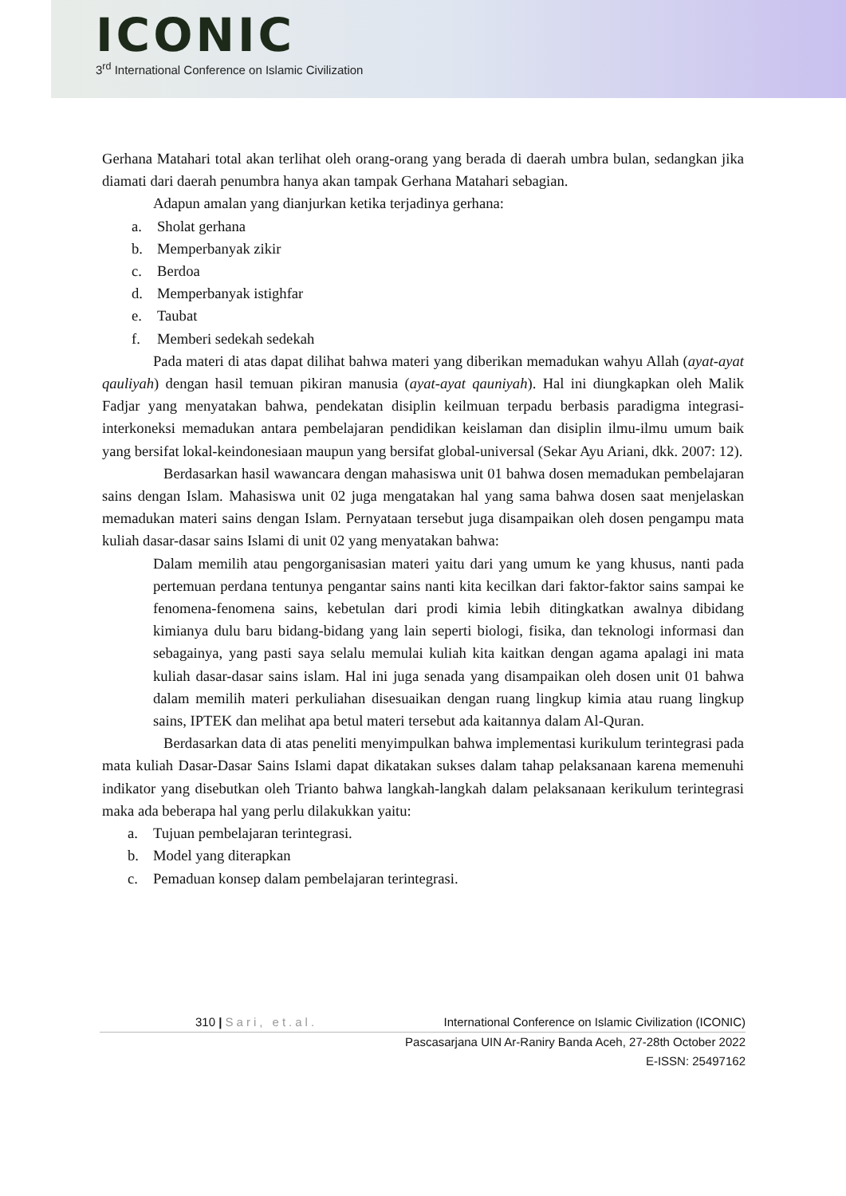ICONIC
3<sup>rd</sup> International Conference on Islamic Civilization
Gerhana Matahari total akan terlihat oleh orang-orang yang berada di daerah umbra bulan, sedangkan jika diamati dari daerah penumbra hanya akan tampak Gerhana Matahari sebagian.
Adapun amalan yang dianjurkan ketika terjadinya gerhana:
a. Sholat gerhana
b. Memperbanyak zikir
c. Berdoa
d. Memperbanyak istighfar
e. Taubat
f. Memberi sedekah sedekah
Pada materi di atas dapat dilihat bahwa materi yang diberikan memadukan wahyu Allah (ayat-ayat qauliyah) dengan hasil temuan pikiran manusia (ayat-ayat qauniyah). Hal ini diungkapkan oleh Malik Fadjar yang menyatakan bahwa, pendekatan disiplin keilmuan terpadu berbasis paradigma integrasi-interkoneksi memadukan antara pembelajaran pendidikan keislaman dan disiplin ilmu-ilmu umum baik yang bersifat lokal-keindonesiaan maupun yang bersifat global-universal (Sekar Ayu Ariani, dkk. 2007: 12).
Berdasarkan hasil wawancara dengan mahasiswa unit 01 bahwa dosen memadukan pembelajaran sains dengan Islam. Mahasiswa unit 02 juga mengatakan hal yang sama bahwa dosen saat menjelaskan memadukan materi sains dengan Islam. Pernyataan tersebut juga disampaikan oleh dosen pengampu mata kuliah dasar-dasar sains Islami di unit 02 yang menyatakan bahwa:
Dalam memilih atau pengorganisasian materi yaitu dari yang umum ke yang khusus, nanti pada pertemuan perdana tentunya pengantar sains nanti kita kecilkan dari faktor-faktor sains sampai ke fenomena-fenomena sains, kebetulan dari prodi kimia lebih ditingkatkan awalnya dibidang kimianya dulu baru bidang-bidang yang lain seperti biologi, fisika, dan teknologi informasi dan sebagainya, yang pasti saya selalu memulai kuliah kita kaitkan dengan agama apalagi ini mata kuliah dasar-dasar sains islam. Hal ini juga senada yang disampaikan oleh dosen unit 01 bahwa dalam memilih materi perkuliahan disesuaikan dengan ruang lingkup kimia atau ruang lingkup sains, IPTEK dan melihat apa betul materi tersebut ada kaitannya dalam Al-Quran.
Berdasarkan data di atas peneliti menyimpulkan bahwa implementasi kurikulum terintegrasi pada mata kuliah Dasar-Dasar Sains Islami dapat dikatakan sukses dalam tahap pelaksanaan karena memenuhi indikator yang disebutkan oleh Trianto bahwa langkah-langkah dalam pelaksanaan kerikulum terintegrasi maka ada beberapa hal yang perlu dilakukkan yaitu:
a. Tujuan pembelajaran terintegrasi.
b. Model yang diterapkan
c. Pemaduan konsep dalam pembelajaran terintegrasi.
310 | Sari, et.al. International Conference on Islamic Civilization (ICONIC)
Pascasarjana UIN Ar-Raniry Banda Aceh, 27-28th October 2022
E-ISSN: 25497162